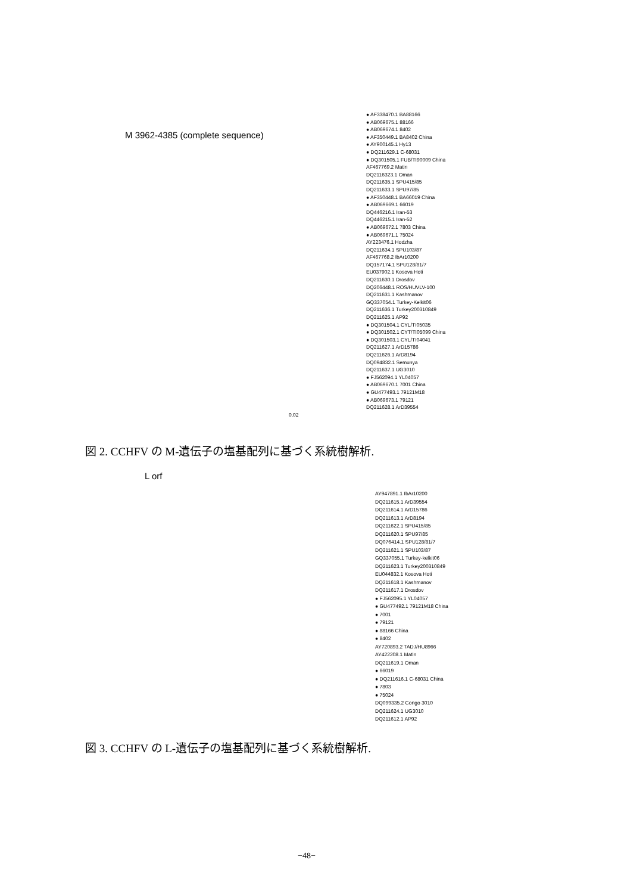M 3962-4385 (complete sequence)
● AF338470.1 BA88166
● AB069675.1 88166
● AB069674.1 8402
● AF350449.1 BA8402 China
● AY900145.1 Hy13
● DQ211629.1 C-68031
● DQ301505.1 FUB/TI90009 China
AF467769.2 Matin
DQ2116323.1 Oman
DQ211635.1 SPU415/85
DQ211633.1 SPU97/85
● AF350448.1 BA66019 China
● AB069669.1 66019
DQ446216.1 Iran-53
DQ446215.1 Iran-52
● AB069672.1 7803 China
● AB069671.1 75024
AY223476.1 Hodzha
DQ211634.1 SPU103/87
AF467768.2 IbAr10200
DQ157174.1 SPU128/81/7
EU037902.1 Kosova Hoti
DQ211630.1 Drosdov
DQ206448.1 ROS/HUVLV-100
DQ211631.1 Kashmanov
GQ337054.1 Turkey-Kelkit06
DQ211636.1 Turkey200310849
DQ211625.1 AP92
● DQ301504.1 CYL/TI05035
● DQ301502.1 CYT/TI05099 China
● DQ301503.1 CYL/TI04041
DQ211627.1 ArD15786
DQ211626.1 ArD8194
DQ094832.1 Semunya
DQ211637.1 UG3010
● FJ562094.1 YL04057
● AB069670.1 7001 China
● GU477493.1 79121M18
● AB069673.1 79121
DQ211628.1 ArD39554
0.02
図 2. CCHFV の M-遺伝子の塩基配列に基づく系統樹解析.
L orf
AY947891.1 IbAr10200
DQ211615.1 ArD39554
DQ211614.1 ArD15786
DQ211613.1 ArD8194
DQ211622.1 SPU415/85
DQ211620.1 SPU97/85
DQ076414.1 SPU128/81/7
DQ211621.1 SPU103/87
GQ337055.1 Turkey-kelkit06
DQ211623.1 Turkey200310849
EU044832.1 Kosova Hoti
DQ211618.1 Kashmanov
DQ211617.1 Drosdov
● FJ562095.1 YL04057
● GU477492.1 79121M18 China
● 7001
● 79121
● 88166 China
● 8402
AY720893.2 TADJ/HU8966
AY422208.1 Matin
DQ211619.1 Oman
● 66019
● DQ211616.1 C-68031 China
● 7803
● 75024
DQ099335.2 Congo 3010
DQ211624.1 UG3010
DQ211612.1 AP92
図 3. CCHFV の L-遺伝子の塩基配列に基づく系統樹解析.
−48−